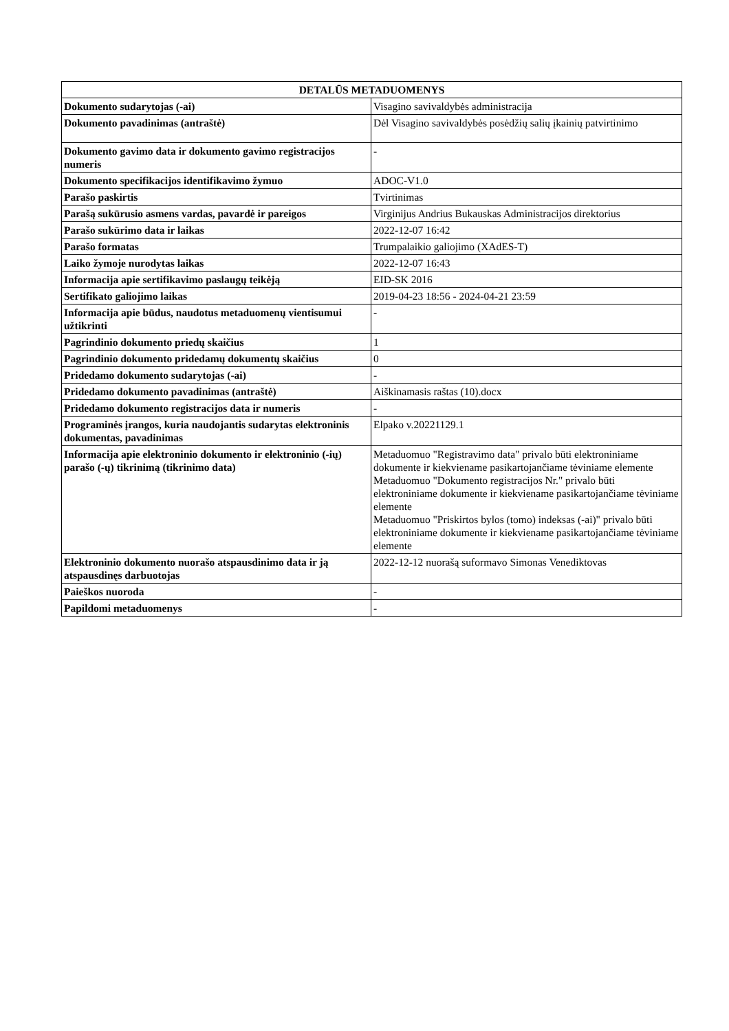| DETALŪS METADUOMENYS | |
| --- | --- |
| Dokumento sudarytojas (-ai) | Visagino savivaldybės administracija |
| Dokumento pavadinimas (antraštė) | Dėl Visagino savivaldybės posėdžių salių įkainių patvirtinimo |
| Dokumento gavimo data ir dokumento gavimo registracijos numeris | - |
| Dokumento specifikacijos identifikavimo žymuo | ADOC-V1.0 |
| Parašo paskirtis | Tvirtinimas |
| Parašą sukūrusio asmens vardas, pavardė ir pareigos | Virginijus Andrius Bukauskas Administracijos direktorius |
| Parašo sukūrimo data ir laikas | 2022-12-07 16:42 |
| Parašo formatas | Trumpalaikio galiojimo (XAdES-T) |
| Laiko žymoje nurodytas laikas | 2022-12-07 16:43 |
| Informacija apie sertifikavimo paslaugų teikėją | EID-SK 2016 |
| Sertifikato galiojimo laikas | 2019-04-23 18:56 - 2024-04-21 23:59 |
| Informacija apie būdus, naudotus metaduomenų vientisumui užtikrinti | - |
| Pagrindinio dokumento priedų skaičius | 1 |
| Pagrindinio dokumento pridedamų dokumentų skaičius | 0 |
| Pridedamo dokumento sudarytojas (-ai) | - |
| Pridedamo dokumento pavadinimas (antraštė) | Aiškinamasis raštas (10).docx |
| Pridedamo dokumento registracijos data ir numeris | - |
| Programinės įrangos, kuria naudojantis sudarytas elektroninis dokumentas, pavadinimas | Elpako v.20221129.1 |
| Informacija apie elektroninio dokumento ir elektroninio (-ių) parašo (-ų) tikrinimą (tikrinimo data) | Metaduomuo "Registravimo data" privalo būti elektroniniame dokumente ir kiekviename pasikartojančiame tėviniame elemente Metaduomuo "Dokumento registracijos Nr." privalo būti elektroniniame dokumente ir kiekviename pasikartojančiame tėviniame elemente Metaduomuo "Priskirtos bylos (tomo) indeksas (-ai)" privalo būti elektroniniame dokumente ir kiekviename pasikartojančiame tėviniame elemente |
| Elektroninio dokumento nuorašo atspausdinimo data ir ją atspausdinęs darbuotojas | 2022-12-12 nuorašą suformavo Simonas Venediktovas |
| Paieškos nuoroda | - |
| Papildomi metaduomenys | - |